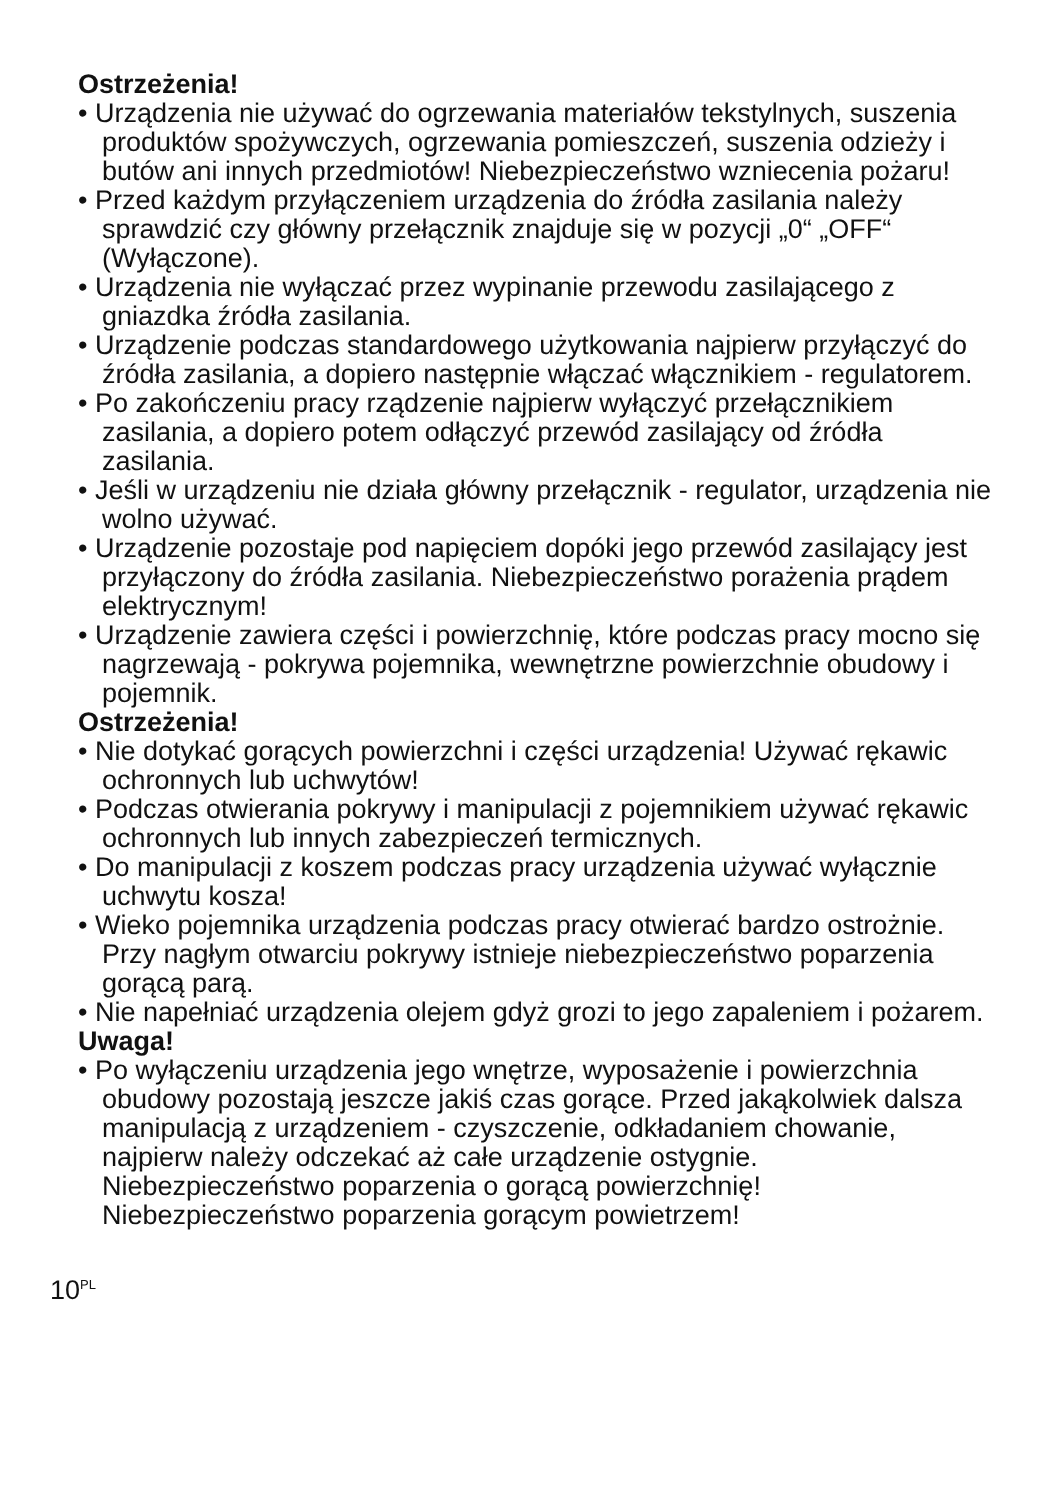Ostrzeżenia!
• Urządzenia nie używać do ogrzewania materiałów tekstylnych, suszenia produktów spożywczych, ogrzewania pomieszczeń, suszenia odzieży i butów ani innych przedmiotów! Niebezpieczeństwo wzniecenia pożaru!
• Przed każdym przyłączeniem urządzenia do źródła zasilania należy sprawdzić czy główny przełącznik znajduje się w pozycji „0“ „OFF“ (Wyłączone).
• Urządzenia nie wyłączać przez wypinanie przewodu zasilającego z gniazdka źródła zasilania.
• Urządzenie podczas standardowego użytkowania najpierw przyłączyć do źródła zasilania, a dopiero następnie włączać włącznikiem - regulatorem.
• Po zakończeniu pracy rządzenie najpierw wyłączyć przełącznikiem zasilania, a dopiero potem odłączyć przewód zasilający od źródła zasilania.
• Jeśli w urządzeniu nie działa główny przełącznik - regulator, urządzenia nie wolno używać.
• Urządzenie pozostaje pod napięciem dopóki jego przewód zasilający jest przyłączony do źródła zasilania. Niebezpieczeństwo porażenia prądem elektrycznym!
• Urządzenie zawiera części i powierzchnię, które podczas pracy mocno się nagrzewają - pokrywa pojemnika, wewnętrzne powierzchnie obudowy i pojemnik.
Ostrzeżenia!
• Nie dotykać gorących powierzchni i części urządzenia! Używać rękawic ochronnych lub uchwytów!
• Podczas otwierania pokrywy i manipulacji z pojemnikiem używać rękawic ochronnych lub innych zabezpieczeń termicznych.
• Do manipulacji z koszem podczas pracy urządzenia używać wyłącznie uchwytu kosza!
• Wieko pojemnika urządzenia podczas pracy otwierać bardzo ostrożnie. Przy nagłym otwarciu pokrywy istnieje niebezpieczeństwo poparzenia gorącą parą.
• Nie napełniać urządzenia olejem gdyż grozi to jego zapaleniem i pożarem.
Uwaga!
• Po wyłączeniu urządzenia jego wnętrze, wyposażenie i powierzchnia obudowy pozostają jeszcze jakiś czas gorące. Przed jakąkolwiek dalsza manipulacją z urządzeniem - czyszczenie, odkładaniem chowanie, najpierw należy odczekać aż całe urządzenie ostygnie.
Niebezpieczeństwo poparzenia o gorącą powierzchnię!
Niebezpieczeństwo poparzenia gorącym powietrzem!
10<sup>PL</sup>